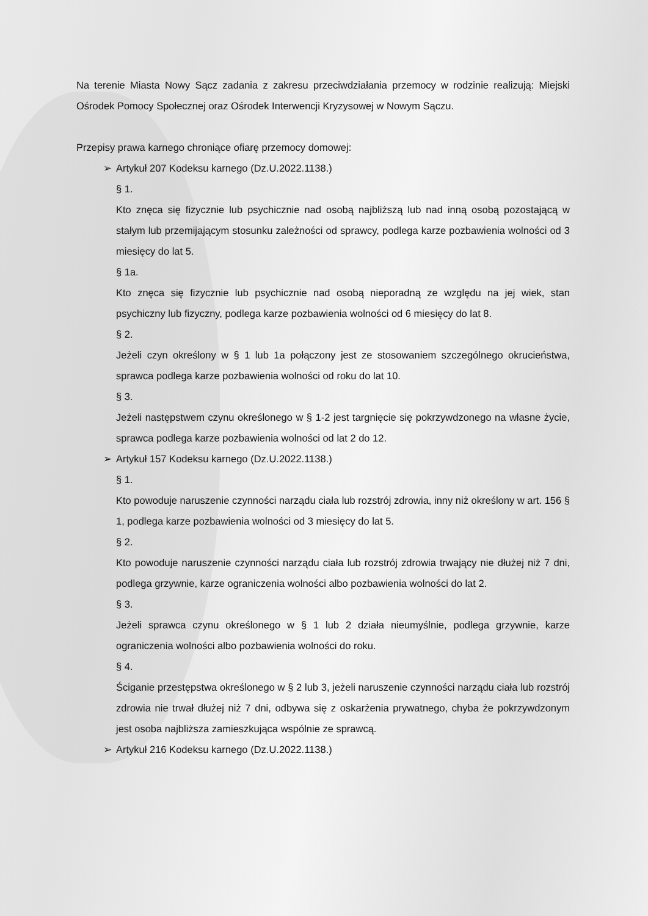Na terenie Miasta Nowy Sącz zadania z zakresu przeciwdziałania przemocy w rodzinie realizują: Miejski Ośrodek Pomocy Społecznej oraz Ośrodek Interwencji Kryzysowej w Nowym Sączu.
Przepisy prawa karnego chroniące ofiarę przemocy domowej:
➢ Artykuł 207 Kodeksu karnego (Dz.U.2022.1138.)
§ 1.
Kto znęca się fizycznie lub psychicznie nad osobą najbliższą lub nad inną osobą pozostającą w stałym lub przemijającym stosunku zależności od sprawcy, podlega karze pozbawienia wolności od 3 miesięcy do lat 5.
§ 1a.
Kto znęca się fizycznie lub psychicznie nad osobą nieporadną ze względu na jej wiek, stan psychiczny lub fizyczny, podlega karze pozbawienia wolności od 6 miesięcy do lat 8.
§ 2.
Jeżeli czyn określony w § 1 lub 1a połączony jest ze stosowaniem szczególnego okrucieństwa, sprawca podlega karze pozbawienia wolności od roku do lat 10.
§ 3.
Jeżeli następstwem czynu określonego w § 1-2 jest targnięcie się pokrzywdzonego na własne życie, sprawca podlega karze pozbawienia wolności od lat 2 do 12.
➢ Artykuł 157 Kodeksu karnego (Dz.U.2022.1138.)
§ 1.
Kto powoduje naruszenie czynności narządu ciała lub rozstrój zdrowia, inny niż określony w art. 156 § 1, podlega karze pozbawienia wolności od 3 miesięcy do lat 5.
§ 2.
Kto powoduje naruszenie czynności narządu ciała lub rozstrój zdrowia trwający nie dłużej niż 7 dni, podlega grzywnie, karze ograniczenia wolności albo pozbawienia wolności do lat 2.
§ 3.
Jeżeli sprawca czynu określonego w § 1 lub 2 działa nieumyślnie, podlega grzywnie, karze ograniczenia wolności albo pozbawienia wolności do roku.
§ 4.
Ściganie przestępstwa określonego w § 2 lub 3, jeżeli naruszenie czynności narządu ciała lub rozstrój zdrowia nie trwał dłużej niż 7 dni, odbywa się z oskarżenia prywatnego, chyba że pokrzywdzonym jest osoba najbliższa zamieszkująca wspólnie ze sprawcą.
➢ Artykuł 216 Kodeksu karnego (Dz.U.2022.1138.)